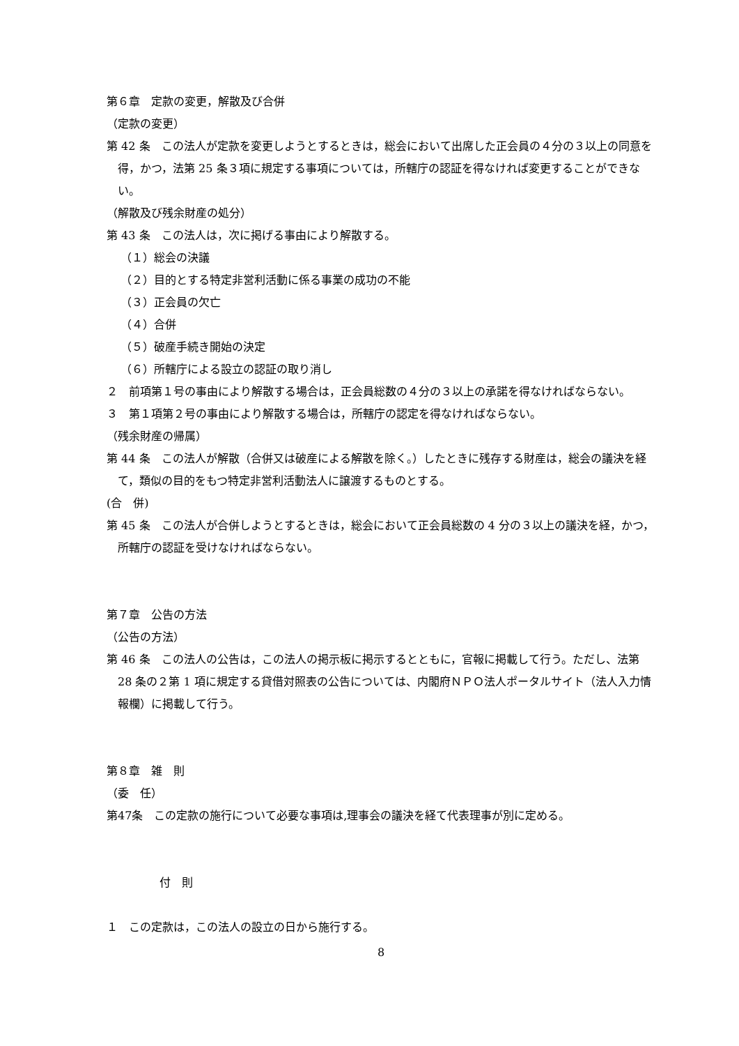第６章　定款の変更，解散及び合併
（定款の変更）
第 42 条　この法人が定款を変更しようとするときは，総会において出席した正会員の４分の３以上の同意を得，かつ，法第 25 条３項に規定する事項については，所轄庁の認証を得なければ変更することができない。
（解散及び残余財産の処分）
第 43 条　この法人は，次に掲げる事由により解散する。
（１）総会の決議
（２）目的とする特定非営利活動に係る事業の成功の不能
（３）正会員の欠亡
（４）合併
（５）破産手続き開始の決定
（６）所轄庁による設立の認証の取り消し
２　前項第１号の事由により解散する場合は，正会員総数の４分の３以上の承諾を得なければならない。
３　第１項第２号の事由により解散する場合は，所轄庁の認定を得なければならない。
（残余財産の帰属）
第 44 条　この法人が解散（合併又は破産による解散を除く。）したときに残存する財産は，総会の議決を経て，類似の目的をもつ特定非営利活動法人に譲渡するものとする。
(合　併)
第 45 条　この法人が合併しようとするときは，総会において正会員総数の 4 分の３以上の議決を経，かつ，所轄庁の認証を受けなければならない。
第７章　公告の方法
（公告の方法）
第 46 条　この法人の公告は，この法人の掲示板に掲示するとともに，官報に掲載して行う。ただし、法第 28 条の２第 1 項に規定する貸借対照表の公告については、内閣府ＮＰＯ法人ポータルサイト（法人入力情報欄）に掲載して行う。
第８章　雑　則
（委　任）
第47条　この定款の施行について必要な事項は,理事会の議決を経て代表理事が別に定める。
付　則
１　この定款は，この法人の設立の日から施行する。
8